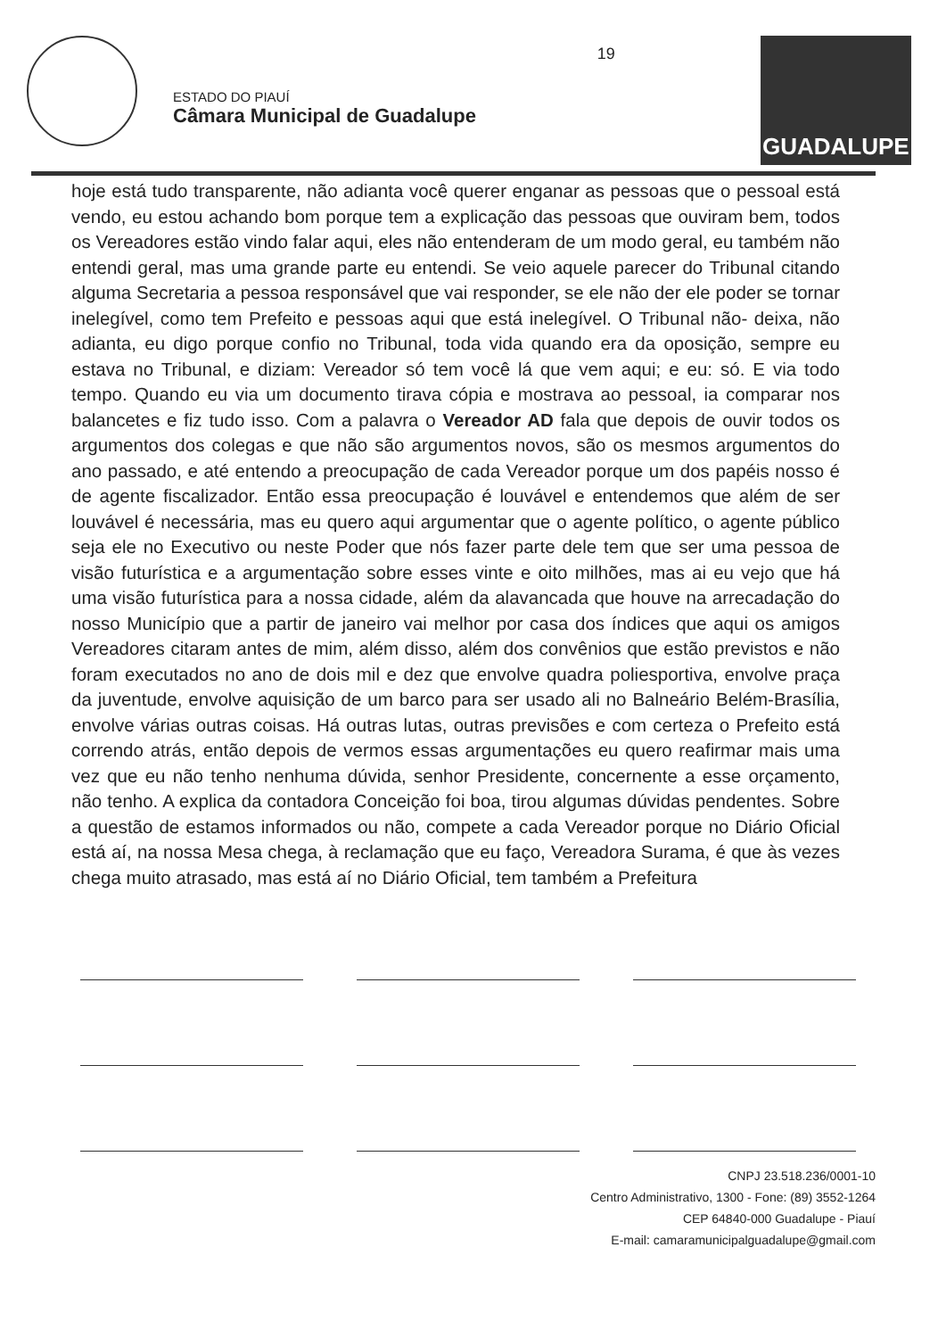ESTADO DO PIAUÍ
Câmara Municipal de Guadalupe
19
GUADALUPE
hoje está tudo transparente, não adianta você querer enganar as pessoas que o pessoal está vendo, eu estou achando bom porque tem a explicação das pessoas que ouviram bem, todos os Vereadores estão vindo falar aqui, eles não entenderam de um modo geral, eu também não entendi geral, mas uma grande parte eu entendi. Se veio aquele parecer do Tribunal citando alguma Secretaria a pessoa responsável que vai responder, se ele não der ele poder se tornar inelegível, como tem Prefeito e pessoas aqui que está inelegível. O Tribunal não- deixa, não adianta, eu digo porque confio no Tribunal, toda vida quando era da oposição, sempre eu estava no Tribunal, e diziam: Vereador só tem você lá que vem aqui; e eu: só. E via todo tempo. Quando eu via um documento tirava cópia e mostrava ao pessoal, ia comparar nos balancetes e fiz tudo isso. Com a palavra o Vereador AD fala que depois de ouvir todos os argumentos dos colegas e que não são argumentos novos, são os mesmos argumentos do ano passado, e até entendo a preocupação de cada Vereador porque um dos papéis nosso é de agente fiscalizador. Então essa preocupação é louvável e entendemos que além de ser louvável é necessária, mas eu quero aqui argumentar que o agente político, o agente público seja ele no Executivo ou neste Poder que nós fazer parte dele tem que ser uma pessoa de visão futurística e a argumentação sobre esses vinte e oito milhões, mas ai eu vejo que há uma visão futurística para a nossa cidade, além da alavancada que houve na arrecadação do nosso Município que a partir de janeiro vai melhor por casa dos índices que aqui os amigos Vereadores citaram antes de mim, além disso, além dos convênios que estão previstos e não foram executados no ano de dois mil e dez que envolve quadra poliesportiva, envolve praça da juventude, envolve aquisição de um barco para ser usado ali no Balneário Belém-Brasília, envolve várias outras coisas. Há outras lutas, outras previsões e com certeza o Prefeito está correndo atrás, então depois de vermos essas argumentações eu quero reafirmar mais uma vez que eu não tenho nenhuma dúvida, senhor Presidente, concernente a esse orçamento, não tenho. A explica da contadora Conceição foi boa, tirou algumas dúvidas pendentes. Sobre a questão de estamos informados ou não, compete a cada Vereador porque no Diário Oficial está aí, na nossa Mesa chega, à reclamação que eu faço, Vereadora Surama, é que às vezes chega muito atrasado, mas está aí no Diário Oficial, tem também a Prefeitura
CNPJ 23.518.236/0001-10
Centro Administrativo, 1300 - Fone: (89) 3552-1264
CEP 64840-000 Guadalupe - Piauí
E-mail: camaramunicipalguadalupe@gmail.com